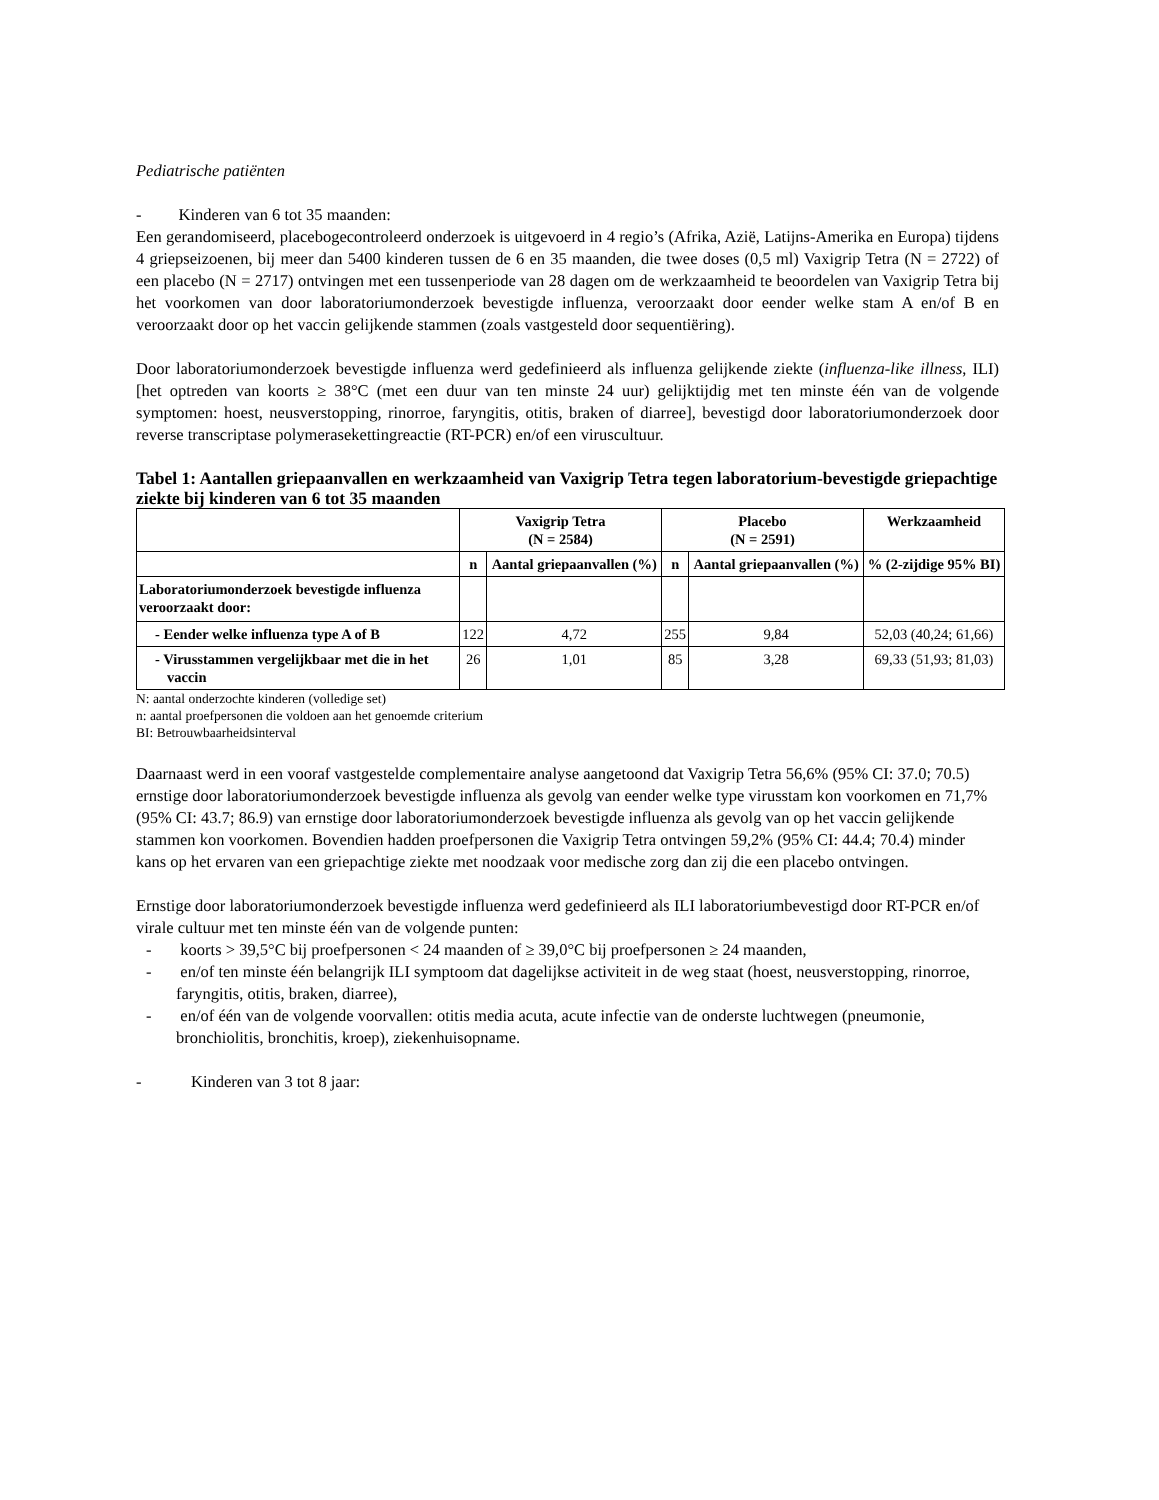Pediatrische patiënten
- Kinderen van 6 tot 35 maanden:
Een gerandomiseerd, placebogecontroleerd onderzoek is uitgevoerd in 4 regio’s (Afrika, Azië, Latijns-Amerika en Europa) tijdens 4 griepseizoenen, bij meer dan 5400 kinderen tussen de 6 en 35 maanden, die twee doses (0,5 ml) Vaxigrip Tetra (N = 2722) of een placebo (N = 2717) ontvingen met een tussenperiode van 28 dagen om de werkzaamheid te beoordelen van Vaxigrip Tetra bij het voorkomen van door laboratoriumonderzoek bevestigde influenza, veroorzaakt door eender welke stam A en/of B en veroorzaakt door op het vaccin gelijkende stammen (zoals vastgesteld door sequentiëring).
Door laboratoriumonderzoek bevestigde influenza werd gedefinieerd als influenza gelijkende ziekte (influenza-like illness, ILI) [het optreden van koorts ≥ 38°C (met een duur van ten minste 24 uur) gelijktijdig met ten minste één van de volgende symptomen: hoest, neusverstopping, rinorroe, faryngitis, otitis, braken of diarree], bevestigd door laboratoriumonderzoek door reverse transcriptase polymerasekettingreactie (RT-PCR) en/of een viruscultuur.
Tabel 1: Aantallen griepaanvallen en werkzaamheid van Vaxigrip Tetra tegen laboratorium-bevestigde griepachtige ziekte bij kinderen van 6 tot 35 maanden
| | Vaxigrip Tetra (N = 2584) | | Placebo (N = 2591) | | Werkzaamheid |
| --- | --- | --- | --- | --- | --- |
| | n | Aantal griepaanvallen (%) | n | Aantal griepaanvallen (%) | % (2-zijdige 95% BI) |
| Laboratoriumonderzoek bevestigde influenza veroorzaakt door: | | | | | |
| - Eender welke influenza type A of B | 122 | 4,72 | 255 | 9,84 | 52,03 (40,24; 61,66) |
| - Virusstammen vergelijkbaar met die in het vaccin | 26 | 1,01 | 85 | 3,28 | 69,33 (51,93; 81,03) |
N: aantal onderzochte kinderen (volledige set)
n: aantal proefpersonen die voldoen aan het genoemde criterium
BI: Betrouwbaarheidsinterval
Daarnaast werd in een vooraf vastgestelde complementaire analyse aangetoond dat Vaxigrip Tetra 56,6% (95% CI: 37.0; 70.5) ernstige door laboratoriumonderzoek bevestigde influenza als gevolg van eender welke type virusstam kon voorkomen en 71,7% (95% CI: 43.7; 86.9) van ernstige door laboratoriumonderzoek bevestigde influenza als gevolg van op het vaccin gelijkende stammen kon voorkomen. Bovendien hadden proefpersonen die Vaxigrip Tetra ontvingen 59,2% (95% CI: 44.4; 70.4) minder kans op het ervaren van een griepachtige ziekte met noodzaak voor medische zorg dan zij die een placebo ontvingen.
Ernstige door laboratoriumonderzoek bevestigde influenza werd gedefinieerd als ILI laboratoriumbevestigd door RT-PCR en/of virale cultuur met ten minste één van de volgende punten:
- koorts > 39,5°C bij proefpersonen < 24 maanden of ≥ 39,0°C bij proefpersonen ≥ 24 maanden,
- en/of ten minste één belangrijk ILI symptoom dat dagelijkse activiteit in de weg staat (hoest, neusverstopping, rinorroe, faryngitis, otitis, braken, diarree),
- en/of één van de volgende voorvallen: otitis media acuta, acute infectie van de onderste luchtwegen (pneumonie, bronchiolitis, bronchitis, kroep), ziekenhuisopname.
- Kinderen van 3 tot 8 jaar: